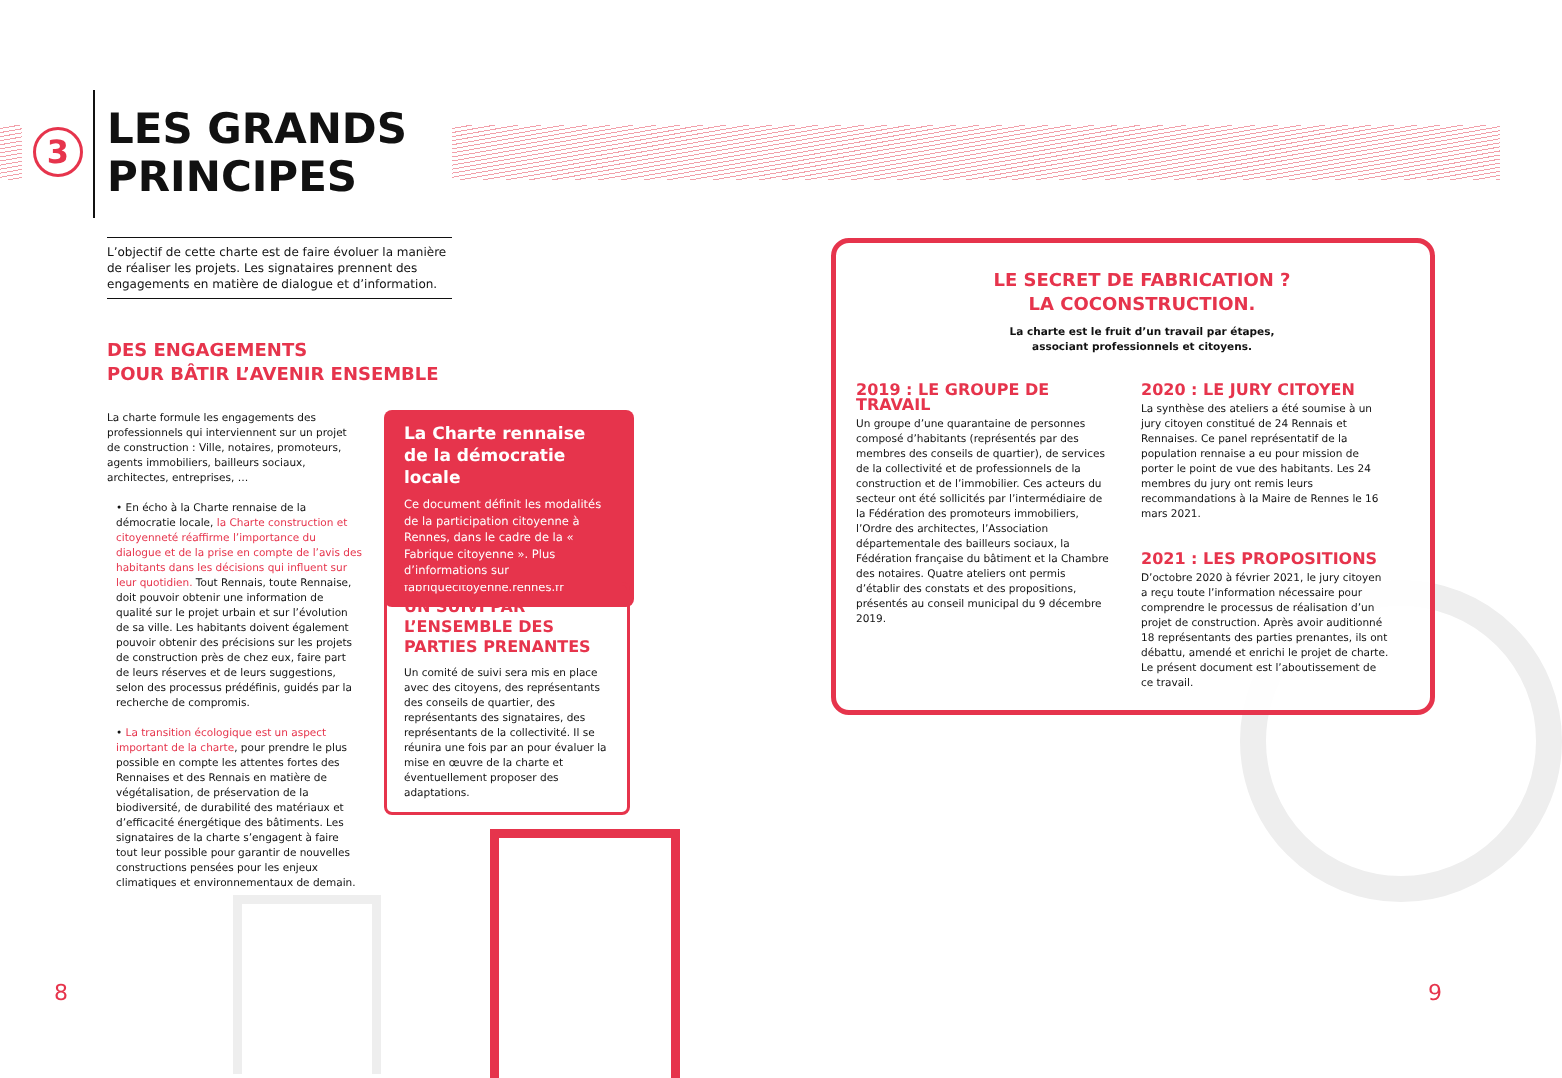3
LES GRANDS
PRINCIPES
L’objectif de cette charte est de faire évoluer la manière de réaliser les projets. Les signataires prennent des engagements en matière de dialogue et d’information.
DES ENGAGEMENTS
POUR BÂTIR L’AVENIR ENSEMBLE
La charte formule les engagements des professionnels qui interviennent sur un projet de construction : Ville, notaires, promoteurs, agents immobiliers, bailleurs sociaux, architectes, entreprises, …
• En écho à la Charte rennaise de la démocratie locale, la Charte construction et citoyenneté réaffirme l’importance du dialogue et de la prise en compte de l’avis des habitants dans les décisions qui influent sur leur quotidien. Tout Rennais, toute Rennaise, doit pouvoir obtenir une information de qualité sur le projet urbain et sur l’évolution de sa ville. Les habitants doivent également pouvoir obtenir des précisions sur les projets de construction près de chez eux, faire part de leurs réserves et de leurs suggestions, selon des processus prédéfinis, guidés par la recherche de compromis.
• La transition écologique est un aspect important de la charte, pour prendre le plus possible en compte les attentes fortes des Rennaises et des Rennais en matière de végétalisation, de préservation de la biodiversité, de durabilité des matériaux et d’efficacité énergétique des bâtiments. Les signataires de la charte s’engagent à faire tout leur possible pour garantir de nouvelles constructions pensées pour les enjeux climatiques et environnementaux de demain.
La Charte rennaise
de la démocratie locale
Ce document définit les modalités de la participation citoyenne à Rennes, dans le cadre de la « Fabrique citoyenne ». Plus d’informations sur fabriquecitoyenne.rennes.fr
UN SUIVI PAR
L’ENSEMBLE DES
PARTIES PRENANTES
Un comité de suivi sera mis en place avec des citoyens, des représentants des conseils de quartier, des représentants des signataires, des représentants de la collectivité. Il se réunira une fois par an pour évaluer la mise en œuvre de la charte et éventuellement proposer des adaptations.
8 9
LE SECRET DE FABRICATION ?
LA COCONSTRUCTION.
La charte est le fruit d’un travail par étapes,
associant professionnels et citoyens.
2019 : LE GROUPE DE TRAVAIL
Un groupe d’une quarantaine de personnes composé d’habitants (représentés par des membres des conseils de quartier), de services de la collectivité et de professionnels de la construction et de l’immobilier. Ces acteurs du secteur ont été sollicités par l’intermédiaire de la Fédération des promoteurs immobiliers, l’Ordre des architectes, l’Association départementale des bailleurs sociaux, la Fédération française du bâtiment et la Chambre des notaires. Quatre ateliers ont permis d’établir des constats et des propositions, présentés au conseil municipal du 9 décembre 2019.
2020 : LE JURY CITOYEN
La synthèse des ateliers a été soumise à un jury citoyen constitué de 24 Rennais et Rennaises. Ce panel représentatif de la population rennaise a eu pour mission de porter le point de vue des habitants. Les 24 membres du jury ont remis leurs recommandations à la Maire de Rennes le 16 mars 2021.
2021 : LES PROPOSITIONS
D’octobre 2020 à février 2021, le jury citoyen a reçu toute l’information nécessaire pour comprendre le processus de réalisation d’un projet de construction. Après avoir auditionné 18 représentants des parties prenantes, ils ont débattu, amendé et enrichi le projet de charte. Le présent document est l’aboutissement de ce travail.